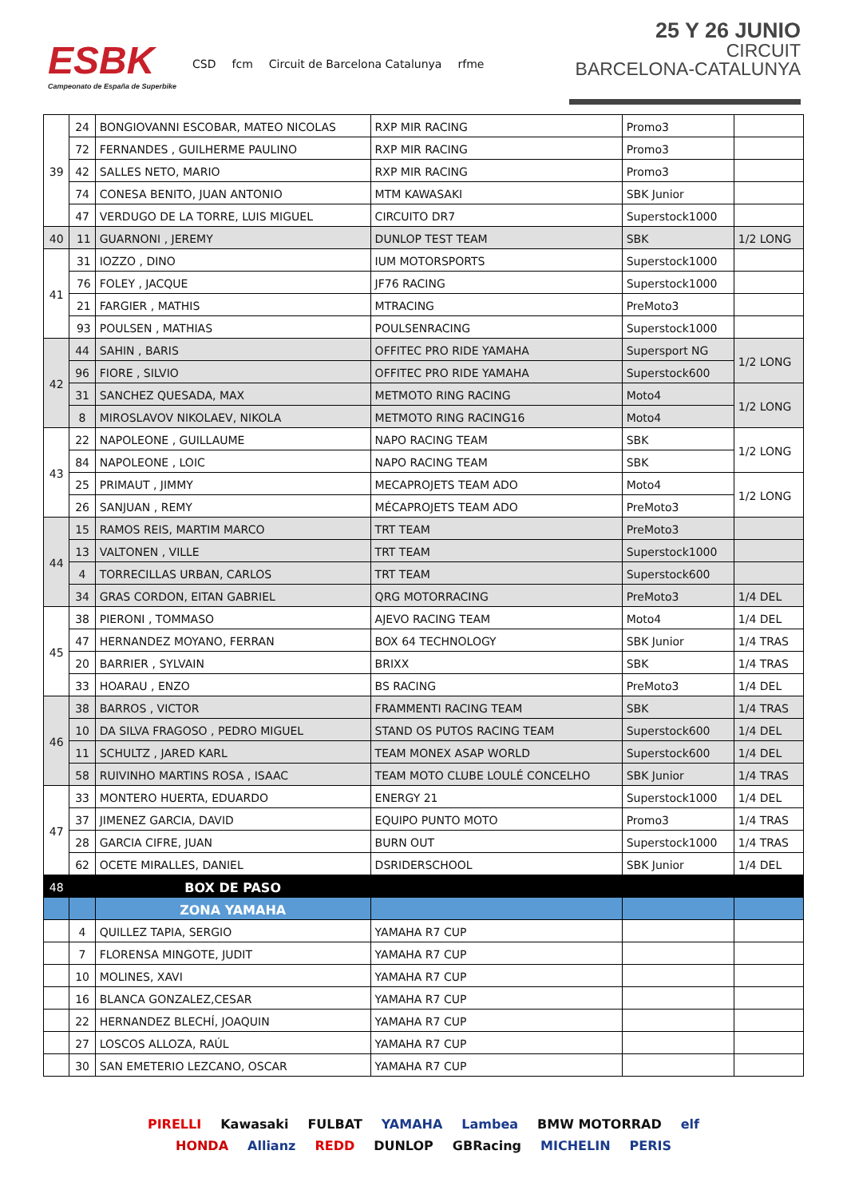ESBK
Campeonato de España de Superbike
CSD fcm Circuit de Barcelona Catalunya rfme
25 Y 26 JUNIO
CIRCUIT
BARCELONA-CATALUNYA
| 39 | 24 | BONGIOVANNI ESCOBAR, MATEO NICOLAS | RXP MIR RACING | Promo3 | |
| | 72 | FERNANDES , GUILHERME PAULINO | RXP MIR RACING | Promo3 | |
| | 42 | SALLES NETO, MARIO | RXP MIR RACING | Promo3 | |
| | 74 | CONESA BENITO, JUAN ANTONIO | MTM KAWASAKI | SBK Junior | |
| | 47 | VERDUGO DE LA TORRE, LUIS MIGUEL | CIRCUITO DR7 | Superstock1000 | |
| 40 | 11 | GUARNONI , JEREMY | DUNLOP TEST TEAM | SBK | 1/2 LONG |
| 41 | 31 | IOZZO , DINO | IUM MOTORSPORTS | Superstock1000 | |
| | 76 | FOLEY , JACQUE | JF76 RACING | Superstock1000 | |
| | 21 | FARGIER , MATHIS | MTRACING | PreMoto3 | |
| | 93 | POULSEN , MATHIAS | POULSENRACING | Superstock1000 | |
| 42 | 44 | SAHIN , BARIS | OFFITEC PRO RIDE YAMAHA | Supersport NG | 1/2 LONG |
| | 96 | FIORE , SILVIO | OFFITEC PRO RIDE YAMAHA | Superstock600 | |
| | 31 | SANCHEZ QUESADA, MAX | METMOTO RING RACING | Moto4 | 1/2 LONG |
| | 8 | MIROSLAVOV NIKOLAEV, NIKOLA | METMOTO RING RACING16 | Moto4 | |
| 43 | 22 | NAPOLEONE , GUILLAUME | NAPO RACING TEAM | SBK | 1/2 LONG |
| | 84 | NAPOLEONE , LOIC | NAPO RACING TEAM | SBK | |
| | 25 | PRIMAUT , JIMMY | MECAPROJETS TEAM ADO | Moto4 | 1/2 LONG |
| | 26 | SANJUAN , REMY | MÉCAPROJETS TEAM ADO | PreMoto3 | |
| 44 | 15 | RAMOS REIS, MARTIM MARCO | TRT TEAM | PreMoto3 | |
| | 13 | VALTONEN , VILLE | TRT TEAM | Superstock1000 | |
| | 4 | TORRECILLAS URBAN, CARLOS | TRT TEAM | Superstock600 | |
| | 34 | GRAS CORDON, EITAN GABRIEL | QRG MOTORRACING | PreMoto3 | 1/4 DEL |
| 45 | 38 | PIERONI , TOMMASO | AJEVO RACING TEAM | Moto4 | 1/4 DEL |
| | 47 | HERNANDEZ MOYANO, FERRAN | BOX 64 TECHNOLOGY | SBK Junior | 1/4 TRAS |
| | 20 | BARRIER , SYLVAIN | BRIXX | SBK | 1/4 TRAS |
| | 33 | HOARAU , ENZO | BS RACING | PreMoto3 | 1/4 DEL |
| 46 | 38 | BARROS , VICTOR | FRAMMENTI RACING TEAM | SBK | 1/4 TRAS |
| | 10 | DA SILVA FRAGOSO , PEDRO MIGUEL | STAND OS PUTOS RACING TEAM | Superstock600 | 1/4 DEL |
| | 11 | SCHULTZ , JARED KARL | TEAM MONEX ASAP WORLD | Superstock600 | 1/4 DEL |
| | 58 | RUIVINHO MARTINS ROSA , ISAAC | TEAM MOTO CLUBE LOULÉ CONCELHO | SBK Junior | 1/4 TRAS |
| 47 | 33 | MONTERO HUERTA, EDUARDO | ENERGY 21 | Superstock1000 | 1/4 DEL |
| | 37 | JIMENEZ GARCIA, DAVID | EQUIPO PUNTO MOTO | Promo3 | 1/4 TRAS |
| | 28 | GARCIA CIFRE, JUAN | BURN OUT | Superstock1000 | 1/4 TRAS |
| | 62 | OCETE MIRALLES, DANIEL | DSRIDERSCHOOL | SBK Junior | 1/4 DEL |
| 48 | | BOX DE PASO | | | |
| | | ZONA YAMAHA | | | |
| | 4 | QUILLEZ TAPIA, SERGIO | YAMAHA R7 CUP | | |
| | 7 | FLORENSA MINGOTE, JUDIT | YAMAHA R7 CUP | | |
| | 10 | MOLINES, XAVI | YAMAHA R7 CUP | | |
| | 16 | BLANCA GONZALEZ,CESAR | YAMAHA R7 CUP | | |
| | 22 | HERNANDEZ BLECHÍ, JOAQUIN | YAMAHA R7 CUP | | |
| | 27 | LOSCOS ALLOZA, RAÚL | YAMAHA R7 CUP | | |
| | 30 | SAN EMETERIO LEZCANO, OSCAR | YAMAHA R7 CUP | | |
PIRELLI Kawasaki FULBAT YAMAHA Lambea BMW MOTORRAD elf HONDA Allianz REDD DUNLOP GBRacing MICHELIN PERIS